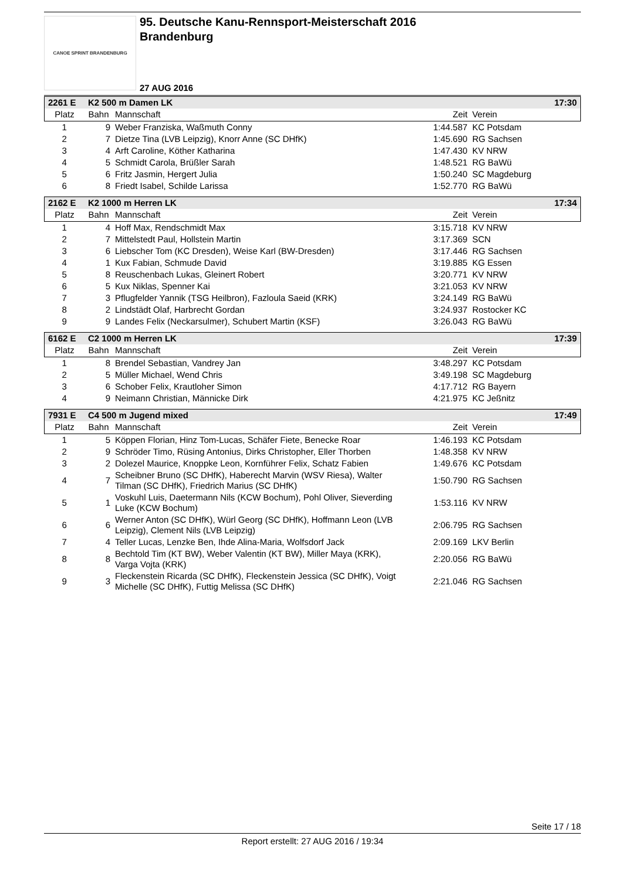CANOE SPRINT BRANDENBURG
95. Deutsche Kanu-Rennsport-Meisterschaft 2016
Brandenburg
27 AUG 2016
| 2261 E | K2 500 m Damen LK | | | | 17:30 |
| Platz | Bahn | Mannschaft | Zeit | Verein | |
| 1 | 9 | Weber Franziska, Waßmuth Conny | 1:44.587 | KC Potsdam | |
| 2 | 7 | Dietze Tina (LVB Leipzig), Knorr Anne (SC DHfK) | 1:45.690 | RG Sachsen | |
| 3 | 4 | Arft Caroline, Köther Katharina | 1:47.430 | KV NRW | |
| 4 | 5 | Schmidt Carola, Brüßler Sarah | 1:48.521 | RG BaWü | |
| 5 | 6 | Fritz Jasmin, Hergert Julia | 1:50.240 | SC Magdeburg | |
| 6 | 8 | Friedt Isabel, Schilde Larissa | 1:52.770 | RG BaWü | |
| 2162 E | K2 1000 m Herren LK | | | | 17:34 |
| Platz | Bahn | Mannschaft | Zeit | Verein | |
| 1 | 4 | Hoff Max, Rendschmidt Max | 3:15.718 | KV NRW | |
| 2 | 7 | Mittelstedt Paul, Hollstein Martin | 3:17.369 | SCN | |
| 3 | 6 | Liebscher Tom (KC Dresden), Weise Karl (BW-Dresden) | 3:17.446 | RG Sachsen | |
| 4 | 1 | Kux Fabian, Schmude David | 3:19.885 | KG Essen | |
| 5 | 8 | Reuschenbach Lukas, Gleinert Robert | 3:20.771 | KV NRW | |
| 6 | 5 | Kux Niklas, Spenner Kai | 3:21.053 | KV NRW | |
| 7 | 3 | Pflugfelder Yannik (TSG Heilbron), Fazloula Saeid (KRK) | 3:24.149 | RG BaWü | |
| 8 | 2 | Lindstädt Olaf, Harbrecht Gordan | 3:24.937 | Rostocker KC | |
| 9 | 9 | Landes Felix (Neckarsulmer), Schubert Martin (KSF) | 3:26.043 | RG BaWü | |
| 6162 E | C2 1000 m Herren LK | | | | 17:39 |
| Platz | Bahn | Mannschaft | Zeit | Verein | |
| 1 | 8 | Brendel Sebastian, Vandrey Jan | 3:48.297 | KC Potsdam | |
| 2 | 5 | Müller Michael, Wend Chris | 3:49.198 | SC Magdeburg | |
| 3 | 6 | Schober Felix, Krautloher Simon | 4:17.712 | RG Bayern | |
| 4 | 9 | Neimann Christian, Männicke Dirk | 4:21.975 | KC Jeßnitz | |
| 7931 E | C4 500 m Jugend mixed | | | | 17:49 |
| Platz | Bahn | Mannschaft | Zeit | Verein | |
| 1 | 5 | Köppen Florian, Hinz Tom-Lucas, Schäfer Fiete, Benecke Roar | 1:46.193 | KC Potsdam | |
| 2 | 9 | Schröder Timo, Rüsing Antonius, Dirks Christopher, Eller Thorben | 1:48.358 | KV NRW | |
| 3 | 2 | Dolezel Maurice, Knoppke Leon, Kornführer Felix, Schatz Fabien | 1:49.676 | KC Potsdam | |
| 4 | 7 | Scheibner Bruno (SC DHfK), Haberecht Marvin (WSV Riesa), Walter Tilman (SC DHfK), Friedrich Marius (SC DHfK) | 1:50.790 | RG Sachsen | |
| 5 | 1 | Voskuhl Luis, Daetermann Nils (KCW Bochum), Pohl Oliver, Sieverding Luke (KCW Bochum) | 1:53.116 | KV NRW | |
| 6 | 6 | Werner Anton (SC DHfK), Würl Georg (SC DHfK), Hoffmann Leon (LVB Leipzig), Clement Nils (LVB Leipzig) | 2:06.795 | RG Sachsen | |
| 7 | 4 | Teller Lucas, Lenzke Ben, Ihde Alina-Maria, Wolfsdorf Jack | 2:09.169 | LKV Berlin | |
| 8 | 8 | Bechtold Tim (KT BW), Weber Valentin (KT BW), Miller Maya (KRK), Varga Vojta (KRK) | 2:20.056 | RG BaWü | |
| 9 | 3 | Fleckenstein Ricarda (SC DHfK), Fleckenstein Jessica (SC DHfK), Voigt Michelle (SC DHfK), Futtig Melissa (SC DHfK) | 2:21.046 | RG Sachsen | |
Seite 17 / 18
Report erstellt: 27 AUG 2016 / 19:34